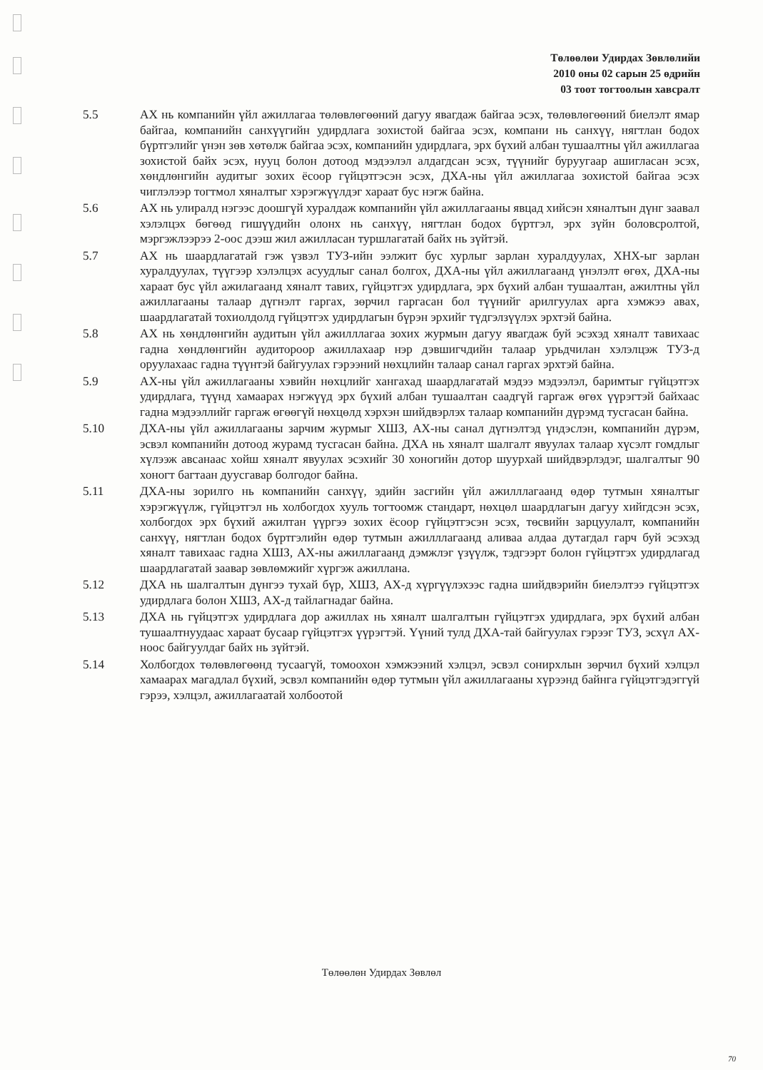Төлөөлөи Удирдах Зөвлөлийи
2010 оны 02 сарын 25 өдрийн
03 тоот тогтоолын хавсралт
5.5 АХ нь компанийн үйл ажиллагаа төлөвлөгөөний дагуу явагдаж байгаа эсэх, төлөвлөгөөний биелэлт ямар байгаа, компанийн санхүүгийн удирдлага зохистой байгаа эсэх, компани нь санхүү, нягтлан бодох бүртгэлийг үнэн зөв хөтөлж байгаа эсэх, компанийн удирдлага, эрх бүхий албан тушаалтны үйл ажиллагаа зохистой байх эсэх, нууц болон дотоод мэдээлэл алдагдсан эсэх, түүнийг буруугаар ашигласан эсэх, хөндлөнгийн аудитыг зохих ёсоор гүйцэтгэсэн эсэх, ДХА-ны үйл ажиллагаа зохистой байгаа эсэх чиглэлээр тогтмол хяналтыг хэрэгжүүлдэг хараат бус нэгж байна.
5.6 АХ нь улиралд нэгээс доошгүй хуралдаж компанийн үйл ажиллагааны явцад хийсэн хяналтын дүнг заавал хэлэлцэх бөгөөд гишүүдийн олонх нь санхүү, нягтлан бодох бүртгэл, эрх зүйн боловсролтой, мэргэжлээрээ 2-оос дээш жил ажилласан туршлагатай байх нь зүйтэй.
5.7 АХ нь шаардлагатай гэж үзвэл ТУЗ-ийн ээлжит бус хурлыг зарлан хуралдуулах, ХНХ-ыг зарлан хуралдуулах, түүгээр хэлэлцэх асуудлыг санал болгох, ДХА-ны үйл ажиллагаанд үнэлэлт өгөх, ДХА-ны хараат бус үйл ажилагаанд хяналт тавих, гүйцэтгэх удирдлага, эрх бүхий албан тушаалтан, ажилтны үйл ажиллагааны талаар дүгнэлт гаргах, зөрчил гаргасан бол түүнийг арилгуулах арга хэмжээ авах, шаардлагатай тохиолдолд гүйцэтгэх удирдлагын бүрэн эрхийг түдгэлзүүлэх эрхтэй байна.
5.8 АХ нь хөндлөнгийн аудитын үйл ажилллагаа зохих журмын дагуу явагдаж буй эсэхэд хяналт тавихаас гадна хөндлөнгийн аудитороор ажиллахаар нэр дэвшигчдийн талаар урьдчилан хэлэлцэж ТУЗ-д оруулахаас гадна түүнтэй байгуулах гэрээний нөхцлийн талаар санал гаргах эрхтэй байна.
5.9 АХ-ны үйл ажиллагааны хэвийн нөхцлийг хангахад шаардлагатай мэдээ мэдээлэл, баримтыг гүйцэтгэх удирдлага, түүнд хамаарах нэгжүүд эрх бүхий албан тушаалтан саадгүй гаргаж өгөх үүрэгтэй байхаас гадна мэдээллийг гаргаж өгөөгүй нөхцөлд хэрхэн шийдвэрлэх талаар компанийн дүрэмд тусгасан байна.
5.10 ДХА-ны үйл ажиллагааны зарчим журмыг ХШЗ, АХ-ны санал дүгнэлтэд үндэслэн, компанийн дүрэм, эсвэл компанийн дотоод журамд тусгасан байна. ДХА нь хяналт шалгалт явуулах талаар хүсэлт гомдлыг хүлээж авсанаас хойш хяналт явуулах эсэхийг 30 хоногийн дотор шуурхай шийдвэрлэдэг, шалгалтыг 90 хоногт багтаан дуусгавар болгодог байна.
5.11 ДХА-ны зорилго нь компанийн санхүү, эдийн засгийн үйл ажилллагаанд өдөр тутмын хяналтыг хэрэгжүүлж, гүйцэтгэл нь холбогдох хууль тогтоомж стандарт, нөхцөл шаардлагын дагуу хийгдсэн эсэх, холбогдох эрх бүхий ажилтан үүргээ зохих ёсоор гүйцэтгэсэн эсэх, төсвийн зарцуулалт, компанийн санхүү, нягтлан бодох бүртгэлийн өдөр тутмын ажилллагаанд аливаа алдаа дутагдал гарч буй эсэхэд хяналт тавихаас гадна ХШЗ, АХ-ны ажиллагаанд дэмжлэг үзүүлж, тэдгээрт болон гүйцэтгэх удирдлагад шаардлагатай заавар зөвлөмжийг хүргэж ажиллана.
5.12 ДХА нь шалгалтын дүнгээ тухай бүр, ХШЗ, АХ-д хүргүүлэхээс гадна шийдвэрийн биелэлтээ гүйцэтгэх удирдлага болон ХШЗ, АХ-д тайлагнадаг байна.
5.13 ДХА нь гүйцэтгэх удирдлага дор ажиллах нь хяналт шалгалтын гүйцэтгэх удирдлага, эрх бүхий албан тушаалтнуудаас хараат бусаар гүйцэтгэх үүрэгтэй. Үүний тулд ДХА-тай байгуулах гэрээг ТУЗ, эсхүл АХ-ноос байгуулдаг байх нь зүйтэй.
5.14 Холбогдох төлөвлөгөөнд тусаагүй, томоохон хэмжээний хэлцэл, эсвэл сонирхлын зөрчил бүхий хэлцэл хамаарах магадлал бүхий, эсвэл компанийн өдөр тутмын үйл ажиллагааны хүрээнд байнга гүйцэтгэдэггүй гэрээ, хэлцэл, ажиллагаатай холбоотой
Төлөөлөн Удирдах Зөвлөл
70